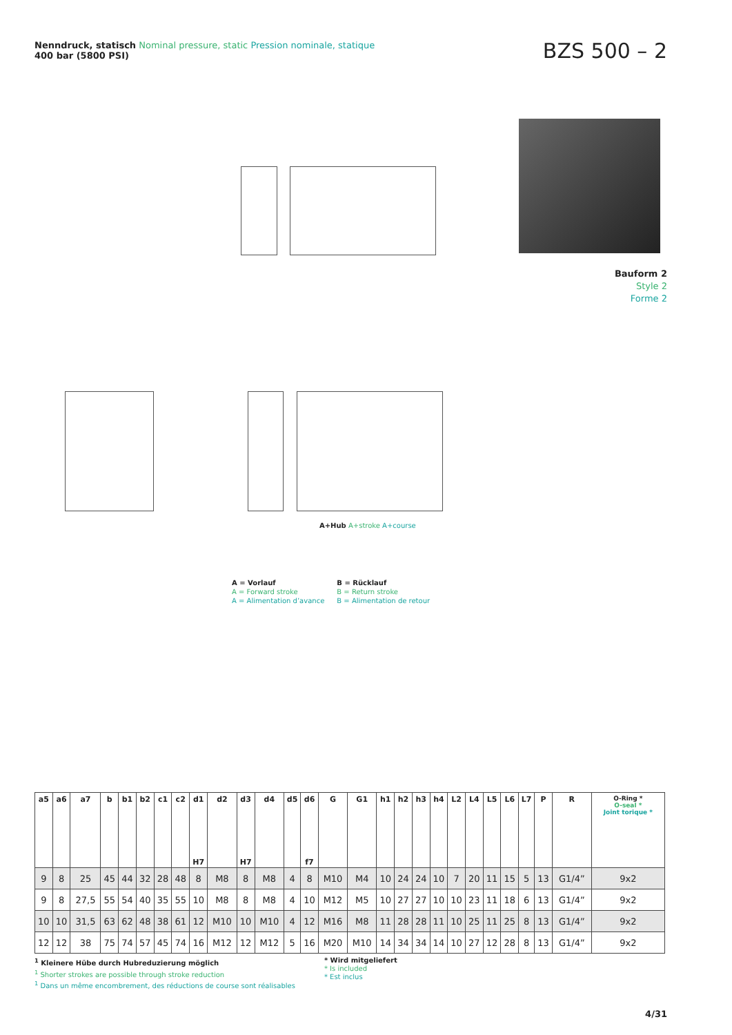Nenndruck, statisch Nominal pressure, static Pression nominale, statique
400 bar (5800 PSI)
BZS 500 – 2
Bauform 2
Style 2
Forme 2
A+Hub A+stroke A+course
A = Vorlauf
A = Forward stroke
A = Alimentation d’avance
B = Rücklauf
B = Return stroke
B = Alimentation de retour
| a5 | a6 | a7 | b | b1 | b2 | c1 | c2 | d1 H7 | d2 | d3 H7 | d4 | d5 | d6 f7 | G | G1 | h1 | h2 | h3 | h4 | L2 | L4 | L5 | L6 | L7 | P | R | O-Ring * O-seal * Joint torique * |
| --- | --- | --- | --- | --- | --- | --- | --- | --- | --- | --- | --- | --- | --- | --- | --- | --- | --- | --- | --- | --- | --- | --- | --- | --- | --- | --- | --- |
| 9 | 8 | 25 | 45 | 44 | 32 | 28 | 48 | 8 | M8 | 8 | M8 | 4 | 8 | M10 | M4 | 10 | 24 | 24 | 10 | 7 | 20 | 11 | 15 | 5 | 13 | G1/4” | 9x2 |
| 9 | 8 | 27,5 | 55 | 54 | 40 | 35 | 55 | 10 | M8 | 8 | M8 | 4 | 10 | M12 | M5 | 10 | 27 | 27 | 10 | 10 | 23 | 11 | 18 | 6 | 13 | G1/4” | 9x2 |
| 10 | 10 | 31,5 | 63 | 62 | 48 | 38 | 61 | 12 | M10 | 10 | M10 | 4 | 12 | M16 | M8 | 11 | 28 | 28 | 11 | 10 | 25 | 11 | 25 | 8 | 13 | G1/4” | 9x2 |
| 12 | 12 | 38 | 75 | 74 | 57 | 45 | 74 | 16 | M12 | 12 | M12 | 5 | 16 | M20 | M10 | 14 | 34 | 34 | 14 | 10 | 27 | 12 | 28 | 8 | 13 | G1/4” | 9x2 |
<sup>1</sup> Kleinere Hübe durch Hubreduzierung möglich
<sup>1</sup> Shorter strokes are possible through stroke reduction
<sup>1</sup> Dans un même encombrement, des réductions de course sont réalisables
* Wird mitgeliefert
* Is included
* Est inclus
4/31